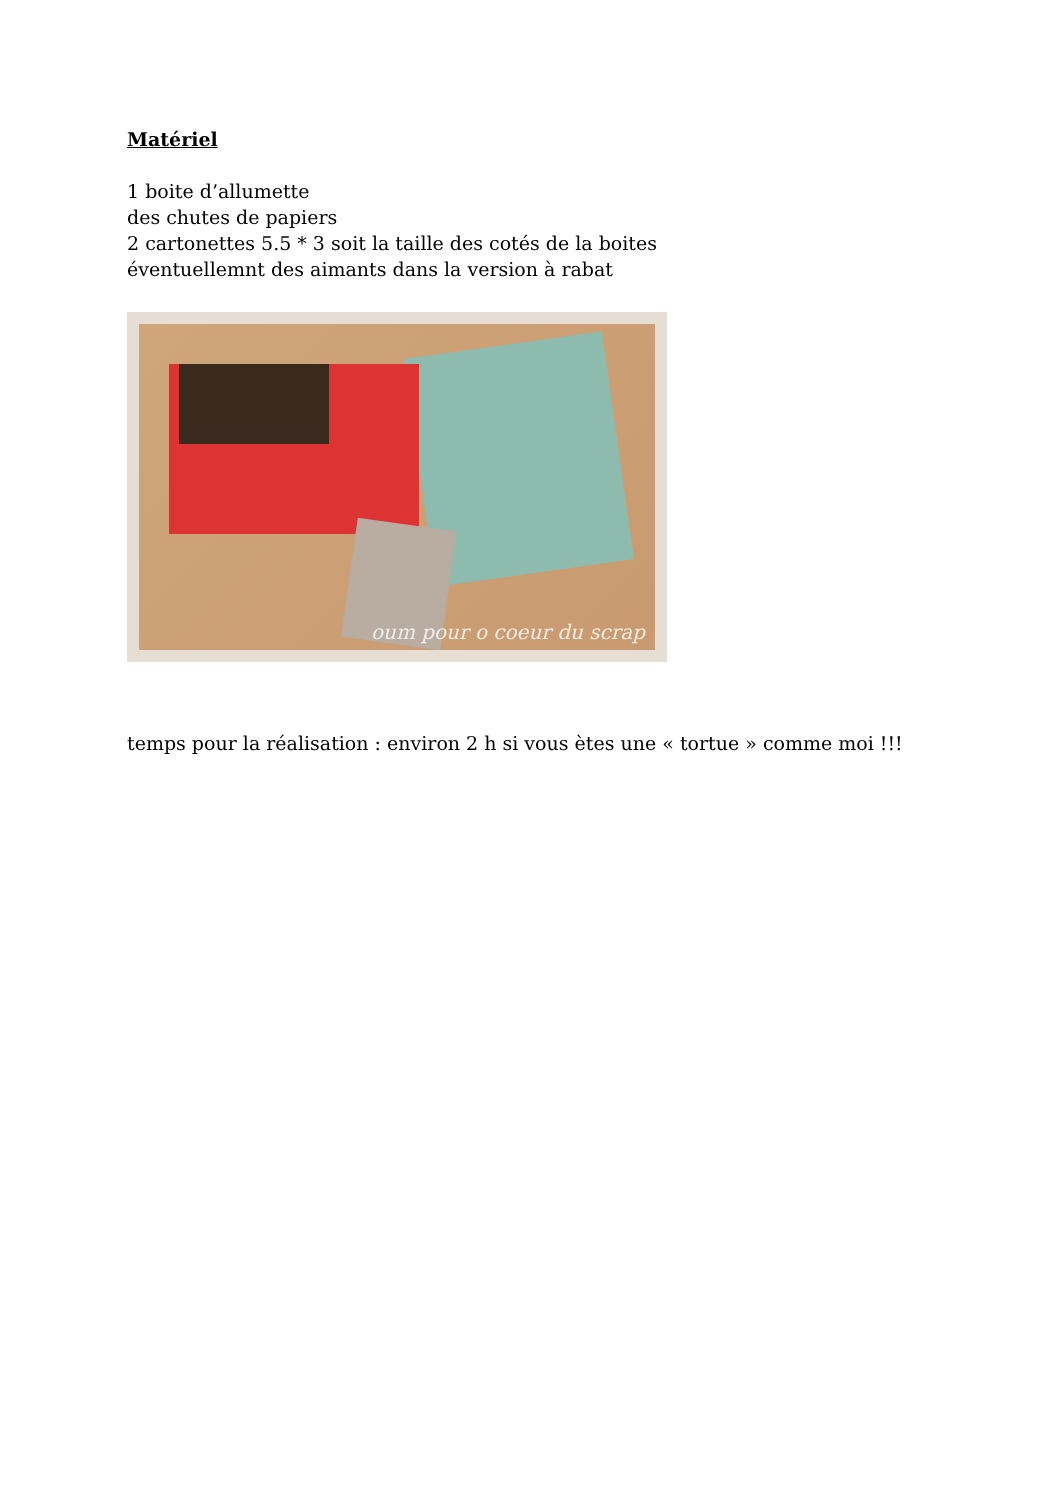Matériel
1 boite d’allumette
des chutes de papiers
2 cartonettes 5.5 * 3 soit la taille des cotés de la boites
éventuellemnt des aimants dans la version à rabat
oum pour o coeur du scrap
temps pour la réalisation : environ 2 h si vous ètes une « tortue » comme moi !!!